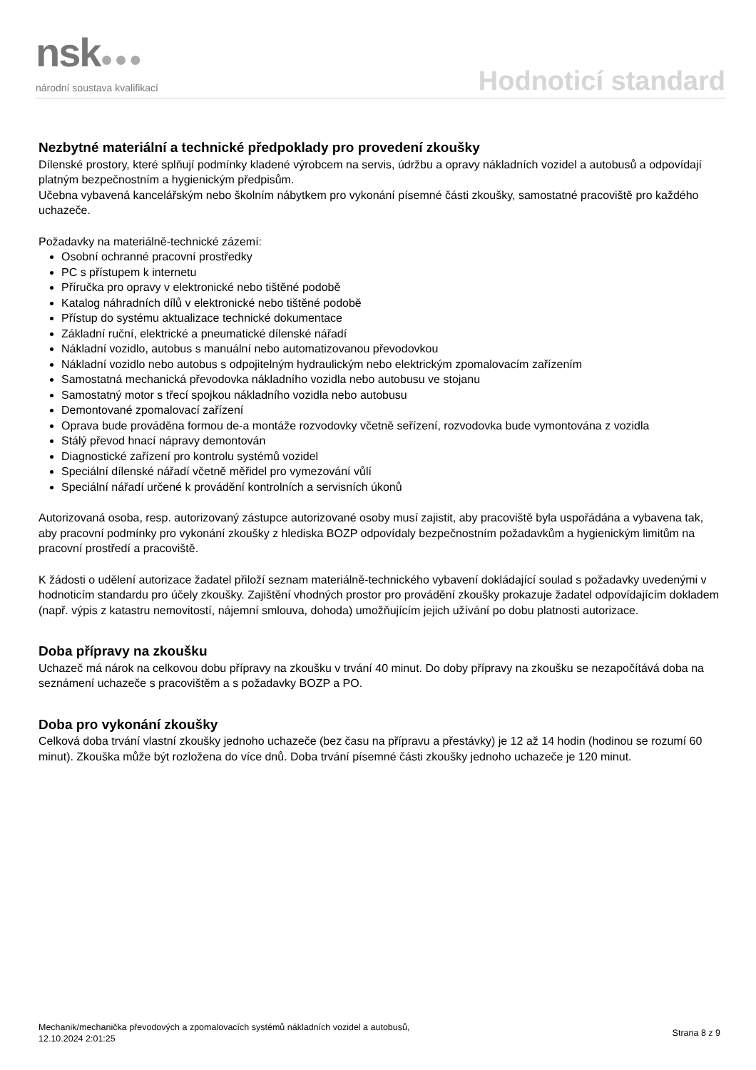nsk●●●
národní soustava kvalifikací
Hodnoticí standard
Nezbytné materiální a technické předpoklady pro provedení zkoušky
Dílenské prostory, které splňují podmínky kladené výrobcem na servis, údržbu a opravy nákladních vozidel a autobusů a odpovídají platným bezpečnostním a hygienickým předpisům.
Učebna vybavená kancelářským nebo školním nábytkem pro vykonání písemné části zkoušky, samostatné pracoviště pro každého uchazeče.
Požadavky na materiálně-technické zázemí:
Osobní ochranné pracovní prostředky
PC s přístupem k internetu
Příručka pro opravy v elektronické nebo tištěné podobě
Katalog náhradních dílů v elektronické nebo tištěné podobě
Přístup do systému aktualizace technické dokumentace
Základní ruční, elektrické a pneumatické dílenské nářadí
Nákladní vozidlo, autobus s manuální nebo automatizovanou převodovkou
Nákladní vozidlo nebo autobus s odpojitelným hydraulickým nebo elektrickým zpomalovacím zařízením
Samostatná mechanická převodovka nákladního vozidla nebo autobusu ve stojanu
Samostatný motor s třecí spojkou nákladního vozidla nebo autobusu
Demontované zpomalovací zařízení
Oprava bude prováděna formou de-a montáže rozvodovky včetně seřízení, rozvodovka bude vymontována z vozidla
Stálý převod hnací nápravy demontován
Diagnostické zařízení pro kontrolu systémů vozidel
Speciální dílenské nářadí včetně měřidel pro vymezování vůlí
Speciální nářadí určené k provádění kontrolních a servisních úkonů
Autorizovaná osoba, resp. autorizovaný zástupce autorizované osoby musí zajistit, aby pracoviště byla uspořádána a vybavena tak, aby pracovní podmínky pro vykonání zkoušky z hlediska BOZP odpovídaly bezpečnostním požadavkům a hygienickým limitům na pracovní prostředí a pracoviště.
K žádosti o udělení autorizace žadatel přiloží seznam materiálně-technického vybavení dokládající soulad s požadavky uvedenými v hodnoticím standardu pro účely zkoušky. Zajištění vhodných prostor pro provádění zkoušky prokazuje žadatel odpovídajícím dokladem (např. výpis z katastru nemovitostí, nájemní smlouva, dohoda) umožňujícím jejich užívání po dobu platnosti autorizace.
Doba přípravy na zkoušku
Uchazeč má nárok na celkovou dobu přípravy na zkoušku v trvání 40 minut. Do doby přípravy na zkoušku se nezapočítává doba na seznámení uchazeče s pracovištěm a s požadavky BOZP a PO.
Doba pro vykonání zkoušky
Celková doba trvání vlastní zkoušky jednoho uchazeče (bez času na přípravu a přestávky) je 12 až 14 hodin (hodinou se rozumí 60 minut). Zkouška může být rozložena do více dnů. Doba trvání písemné části zkoušky jednoho uchazeče je 120 minut.
Mechanik/mechanička převodových a zpomalovacích systémů nákladních vozidel a autobusů,
12.10.2024 2:01:25
Strana 8 z 9